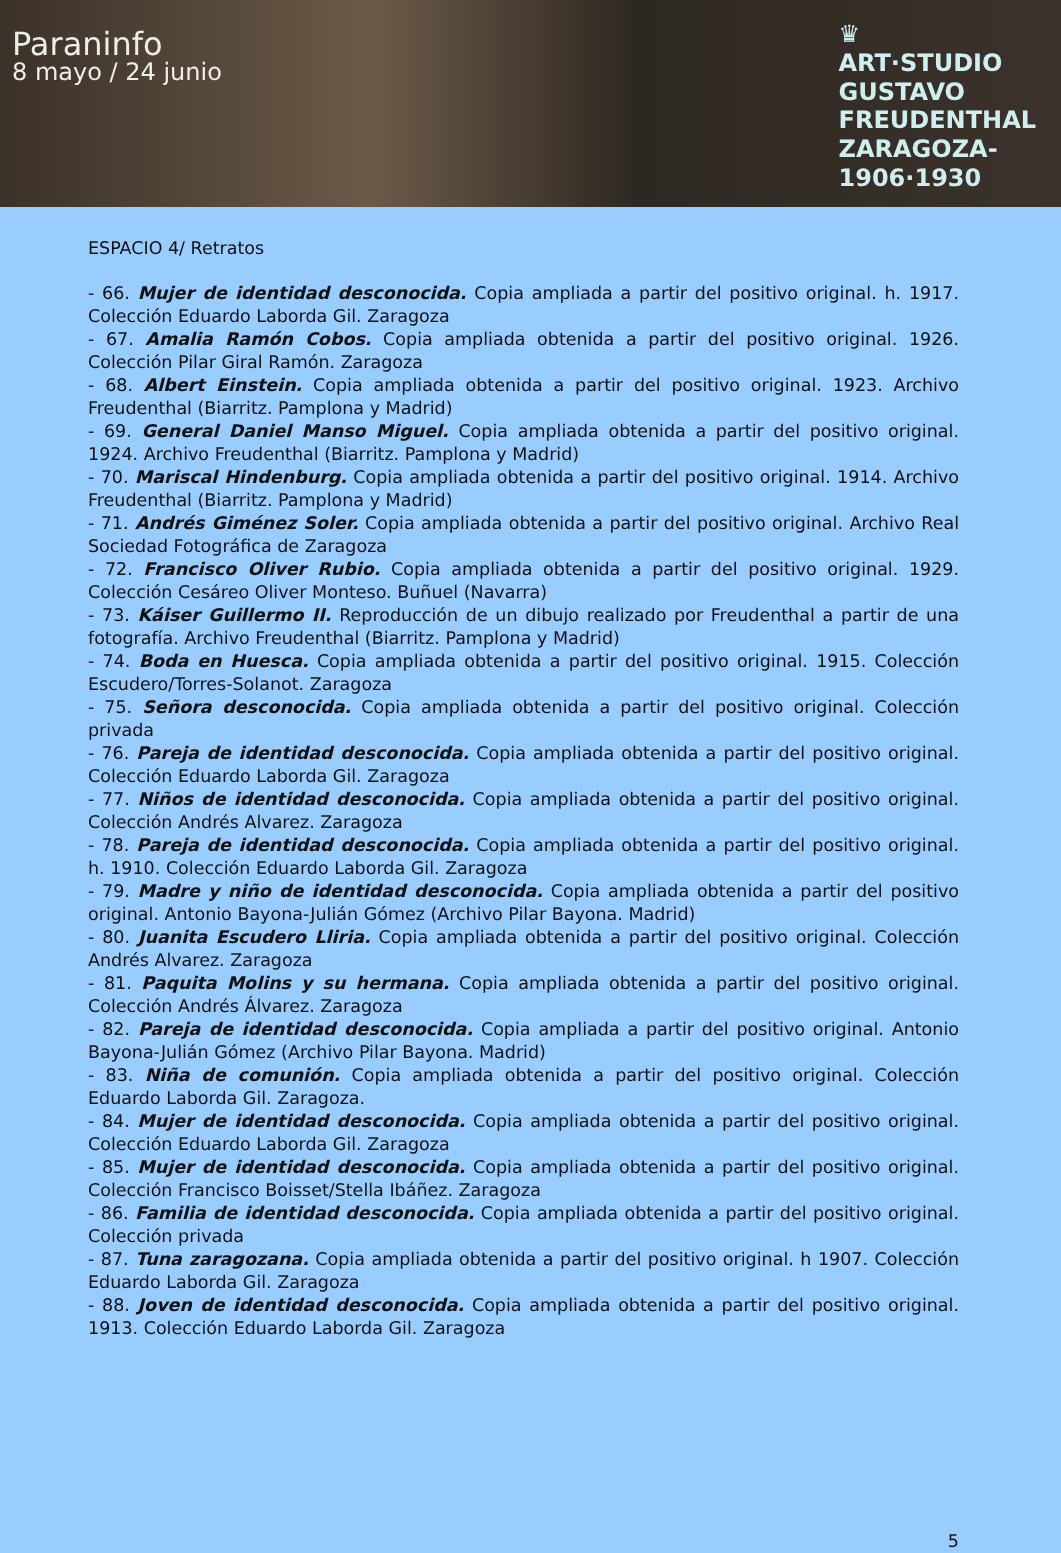Paraninfo
8 mayo / 24 junio
♛
ART·STUDIO
GUSTAVO
FREUDENTHAL
ZARAGOZA-
1906·1930
ESPACIO 4/ Retratos
- 66. Mujer de identidad desconocida. Copia ampliada a partir del positivo original. h. 1917. Colección Eduardo Laborda Gil. Zaragoza
- 67. Amalia Ramón Cobos. Copia ampliada obtenida a partir del positivo original. 1926. Colección Pilar Giral Ramón. Zaragoza
- 68. Albert Einstein. Copia ampliada obtenida a partir del positivo original. 1923. Archivo Freudenthal (Biarritz. Pamplona y Madrid)
- 69. General Daniel Manso Miguel. Copia ampliada obtenida a partir del positivo original. 1924. Archivo Freudenthal (Biarritz. Pamplona y Madrid)
- 70. Mariscal Hindenburg. Copia ampliada obtenida a partir del positivo original. 1914. Archivo Freudenthal (Biarritz. Pamplona y Madrid)
- 71. Andrés Giménez Soler. Copia ampliada obtenida a partir del positivo original. Archivo Real Sociedad Fotográfica de Zaragoza
- 72. Francisco Oliver Rubio. Copia ampliada obtenida a partir del positivo original. 1929. Colección Cesáreo Oliver Monteso. Buñuel (Navarra)
- 73. Káiser Guillermo II. Reproducción de un dibujo realizado por Freudenthal a partir de una fotografía. Archivo Freudenthal (Biarritz. Pamplona y Madrid)
- 74. Boda en Huesca. Copia ampliada obtenida a partir del positivo original. 1915. Colección Escudero/Torres-Solanot. Zaragoza
- 75. Señora desconocida. Copia ampliada obtenida a partir del positivo original. Colección privada
- 76. Pareja de identidad desconocida. Copia ampliada obtenida a partir del positivo original. Colección Eduardo Laborda Gil. Zaragoza
- 77. Niños de identidad desconocida. Copia ampliada obtenida a partir del positivo original. Colección Andrés Alvarez. Zaragoza
- 78. Pareja de identidad desconocida. Copia ampliada obtenida a partir del positivo original. h. 1910. Colección Eduardo Laborda Gil. Zaragoza
- 79. Madre y niño de identidad desconocida. Copia ampliada obtenida a partir del positivo original. Antonio Bayona-Julián Gómez (Archivo Pilar Bayona. Madrid)
- 80. Juanita Escudero Lliria. Copia ampliada obtenida a partir del positivo original. Colección Andrés Alvarez. Zaragoza
- 81. Paquita Molins y su hermana. Copia ampliada obtenida a partir del positivo original. Colección Andrés Álvarez. Zaragoza
- 82. Pareja de identidad desconocida. Copia ampliada a partir del positivo original. Antonio Bayona-Julián Gómez (Archivo Pilar Bayona. Madrid)
- 83. Niña de comunión. Copia ampliada obtenida a partir del positivo original. Colección Eduardo Laborda Gil. Zaragoza.
- 84. Mujer de identidad desconocida. Copia ampliada obtenida a partir del positivo original. Colección Eduardo Laborda Gil. Zaragoza
- 85. Mujer de identidad desconocida. Copia ampliada obtenida a partir del positivo original. Colección Francisco Boisset/Stella Ibáñez. Zaragoza
- 86. Familia de identidad desconocida. Copia ampliada obtenida a partir del positivo original. Colección privada
- 87. Tuna zaragozana. Copia ampliada obtenida a partir del positivo original. h 1907. Colección Eduardo Laborda Gil. Zaragoza
- 88. Joven de identidad desconocida. Copia ampliada obtenida a partir del positivo original. 1913. Colección Eduardo Laborda Gil. Zaragoza
5